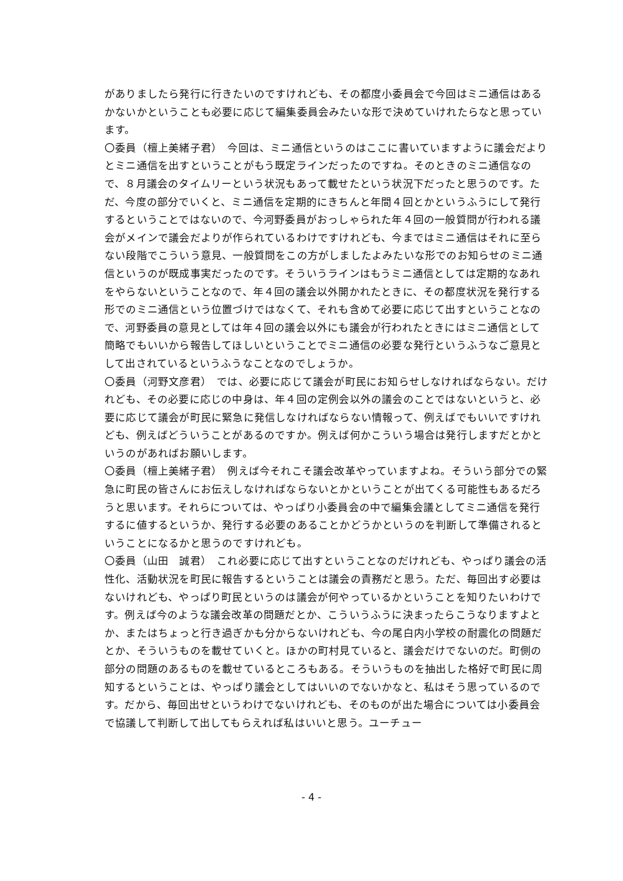がありましたら発行に行きたいのですけれども、その都度小委員会で今回はミニ通信はあるかないかということも必要に応じて編集委員会みたいな形で決めていけれたらなと思っています。
〇委員（檀上美緒子君）　今回は、ミニ通信というのはここに書いていますように議会だよりとミニ通信を出すということがもう既定ラインだったのですね。そのときのミニ通信なので、８月議会のタイムリーという状況もあって載せたという状況下だったと思うのです。ただ、今度の部分でいくと、ミニ通信を定期的にきちんと年間４回とかというふうにして発行するということではないので、今河野委員がおっしゃられた年４回の一般質問が行われる議会がメインで議会だよりが作られているわけですけれども、今まではミニ通信はそれに至らない段階でこういう意見、一般質問をこの方がしましたよみたいな形でのお知らせのミニ通信というのが既成事実だったのです。そういうラインはもうミニ通信としては定期的なあれをやらないということなので、年４回の議会以外開かれたときに、その都度状況を発行する形でのミニ通信という位置づけではなくて、それも含めて必要に応じて出すということなので、河野委員の意見としては年４回の議会以外にも議会が行われたときにはミニ通信として簡略でもいいから報告してほしいということでミニ通信の必要な発行というふうなご意見として出されているというふうなことなのでしょうか。
〇委員（河野文彦君）　では、必要に応じて議会が町民にお知らせしなければならない。だけれども、その必要に応じの中身は、年４回の定例会以外の議会のことではないというと、必要に応じて議会が町民に緊急に発信しなければならない情報って、例えばでもいいですけれども、例えばどういうことがあるのですか。例えば何かこういう場合は発行しますだとかというのがあればお願いします。
〇委員（檀上美緒子君）　例えば今それこそ議会改革やっていますよね。そういう部分での緊急に町民の皆さんにお伝えしなければならないとかということが出てくる可能性もあるだろうと思います。それらについては、やっぱり小委員会の中で編集会議としてミニ通信を発行するに値するというか、発行する必要のあることかどうかというのを判断して準備されるということになるかと思うのですけれども。
〇委員（山田　誠君）　これ必要に応じて出すということなのだけれども、やっぱり議会の活性化、活動状況を町民に報告するということは議会の責務だと思う。ただ、毎回出す必要はないけれども、やっぱり町民というのは議会が何やっているかということを知りたいわけです。例えば今のような議会改革の問題だとか、こういうふうに決まったらこうなりますよとか、またはちょっと行き過ぎかも分からないけれども、今の尾白内小学校の耐震化の問題だとか、そういうものを載せていくと。ほかの町村見ていると、議会だけでないのだ。町側の部分の問題のあるものを載せているところもある。そういうものを抽出した格好で町民に周知するということは、やっぱり議会としてはいいのでないかなと、私はそう思っているのです。だから、毎回出せというわけでないけれども、そのものが出た場合については小委員会で協議して判断して出してもらえれば私はいいと思う。ユーチュー
- 4 -